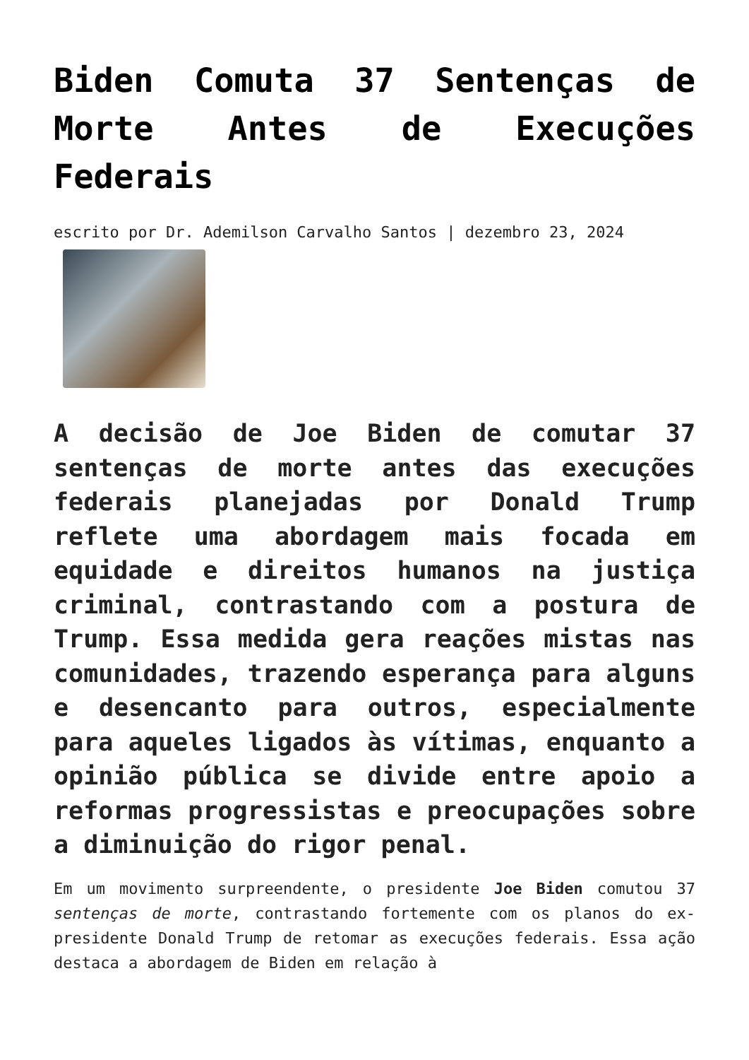Biden Comuta 37 Sentenças de Morte Antes de Execuções Federais
escrito por Dr. Ademilson Carvalho Santos | dezembro 23, 2024
A decisão de Joe Biden de comutar 37 sentenças de morte antes das execuções federais planejadas por Donald Trump reflete uma abordagem mais focada em equidade e direitos humanos na justiça criminal, contrastando com a postura de Trump. Essa medida gera reações mistas nas comunidades, trazendo esperança para alguns e desencanto para outros, especialmente para aqueles ligados às vítimas, enquanto a opinião pública se divide entre apoio a reformas progressistas e preocupações sobre a diminuição do rigor penal.
Em um movimento surpreendente, o presidente Joe Biden comutou 37 sentenças de morte, contrastando fortemente com os planos do ex-presidente Donald Trump de retomar as execuções federais. Essa ação destaca a abordagem de Biden em relação à